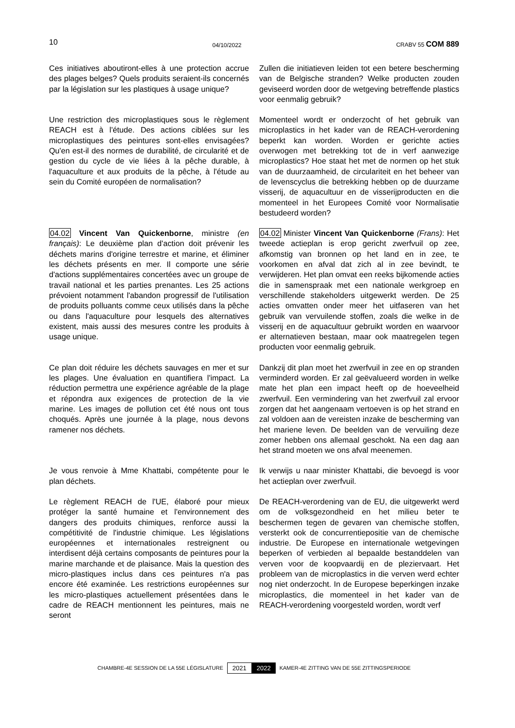10 04/10/2022 CRABV 55 COM 889
Ces initiatives aboutiront-elles à une protection accrue des plages belges? Quels produits seraient-ils concernés par la législation sur les plastiques à usage unique?
Zullen die initiatieven leiden tot een betere bescherming van de Belgische stranden? Welke producten zouden geviseerd worden door de wetgeving betreffende plastics voor eenmalig gebruik?
Une restriction des microplastiques sous le règlement REACH est à l'étude. Des actions ciblées sur les microplastiques des peintures sont-elles envisagées? Qu'en est-il des normes de durabilité, de circularité et de gestion du cycle de vie liées à la pêche durable, à l'aquaculture et aux produits de la pêche, à l'étude au sein du Comité européen de normalisation?
Momenteel wordt er onderzocht of het gebruik van microplastics in het kader van de REACH-verordening beperkt kan worden. Worden er gerichte acties overwogen met betrekking tot de in verf aanwezige microplastics? Hoe staat het met de normen op het stuk van de duurzaamheid, de circulariteit en het beheer van de levenscyclus die betrekking hebben op de duurzame visserij, de aquacultuur en de visserijproducten en die momenteel in het Europees Comité voor Normalisatie bestudeerd worden?
04.02 Vincent Van Quickenborne, ministre (en français): Le deuxième plan d'action doit prévenir les déchets marins d'origine terrestre et marine, et éliminer les déchets présents en mer. Il comporte une série d'actions supplémentaires concertées avec un groupe de travail national et les parties prenantes. Les 25 actions prévoient notamment l'abandon progressif de l'utilisation de produits polluants comme ceux utilisés dans la pêche ou dans l'aquaculture pour lesquels des alternatives existent, mais aussi des mesures contre les produits à usage unique.
04.02 Minister Vincent Van Quickenborne (Frans): Het tweede actieplan is erop gericht zwerfvuil op zee, afkomstig van bronnen op het land en in zee, te voorkomen en afval dat zich al in zee bevindt, te verwijderen. Het plan omvat een reeks bijkomende acties die in samenspraak met een nationale werkgroep en verschillende stakeholders uitgewerkt werden. De 25 acties omvatten onder meer het uitfaseren van het gebruik van vervuilende stoffen, zoals die welke in de visserij en de aquacultuur gebruikt worden en waarvoor er alternatieven bestaan, maar ook maatregelen tegen producten voor eenmalig gebruik.
Ce plan doit réduire les déchets sauvages en mer et sur les plages. Une évaluation en quantifiera l'impact. La réduction permettra une expérience agréable de la plage et répondra aux exigences de protection de la vie marine. Les images de pollution cet été nous ont tous choqués. Après une journée à la plage, nous devons ramener nos déchets.
Dankzij dit plan moet het zwerfvuil in zee en op stranden verminderd worden. Er zal geëvalueerd worden in welke mate het plan een impact heeft op de hoeveelheid zwerfvuil. Een vermindering van het zwerfvuil zal ervoor zorgen dat het aangenaam vertoeven is op het strand en zal voldoen aan de vereisten inzake de bescherming van het mariene leven. De beelden van de vervuiling deze zomer hebben ons allemaal geschokt. Na een dag aan het strand moeten we ons afval meenemen.
Je vous renvoie à Mme Khattabi, compétente pour le plan déchets.
Ik verwijs u naar minister Khattabi, die bevoegd is voor het actieplan over zwerfvuil.
Le règlement REACH de l'UE, élaboré pour mieux protéger la santé humaine et l'environnement des dangers des produits chimiques, renforce aussi la compétitivité de l'industrie chimique. Les législations européennes et internationales restreignent ou interdisent déjà certains composants de peintures pour la marine marchande et de plaisance. Mais la question des micro-plastiques inclus dans ces peintures n'a pas encore été examinée. Les restrictions européennes sur les micro-plastiques actuellement présentées dans le cadre de REACH mentionnent les peintures, mais ne seront
De REACH-verordening van de EU, die uitgewerkt werd om de volksgezondheid en het milieu beter te beschermen tegen de gevaren van chemische stoffen, versterkt ook de concurrentiepositie van de chemische industrie. De Europese en internationale wetgevingen beperken of verbieden al bepaalde bestanddelen van verven voor de koopvaardij en de pleziervaart. Het probleem van de microplastics in die verven werd echter nog niet onderzocht. In de Europese beperkingen inzake microplastics, die momenteel in het kader van de REACH-verordening voorgesteld worden, wordt verf
CHAMBRE-4E SESSION DE LA 55E LÉGISLATURE 2021 2022 KAMER-4E ZITTING VAN DE 55E ZITTINGSPERIODE